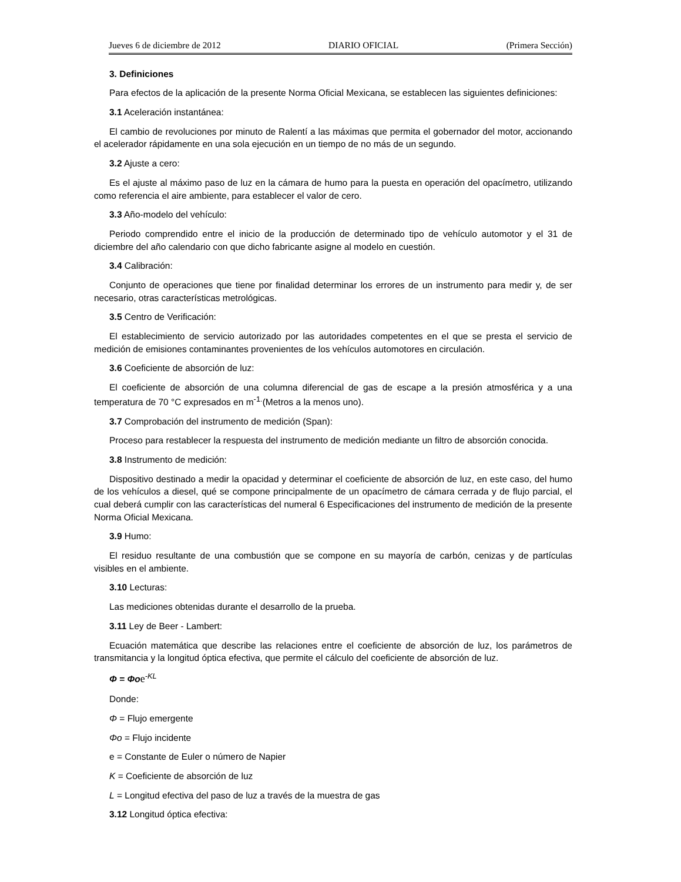Jueves 6 de diciembre de 2012 DIARIO OFICIAL (Primera Sección)
3. Definiciones
Para efectos de la aplicación de la presente Norma Oficial Mexicana, se establecen las siguientes definiciones:
3.1 Aceleración instantánea:
El cambio de revoluciones por minuto de Ralentí a las máximas que permita el gobernador del motor, accionando el acelerador rápidamente en una sola ejecución en un tiempo de no más de un segundo.
3.2 Ajuste a cero:
Es el ajuste al máximo paso de luz en la cámara de humo para la puesta en operación del opacímetro, utilizando como referencia el aire ambiente, para establecer el valor de cero.
3.3 Año-modelo del vehículo:
Periodo comprendido entre el inicio de la producción de determinado tipo de vehículo automotor y el 31 de diciembre del año calendario con que dicho fabricante asigne al modelo en cuestión.
3.4 Calibración:
Conjunto de operaciones que tiene por finalidad determinar los errores de un instrumento para medir y, de ser necesario, otras características metrológicas.
3.5 Centro de Verificación:
El establecimiento de servicio autorizado por las autoridades competentes en el que se presta el servicio de medición de emisiones contaminantes provenientes de los vehículos automotores en circulación.
3.6 Coeficiente de absorción de luz:
El coeficiente de absorción de una columna diferencial de gas de escape a la presión atmosférica y a una temperatura de 70 °C expresados en m<sup>-1.</sup>(Metros a la menos uno).
3.7 Comprobación del instrumento de medición (Span):
Proceso para restablecer la respuesta del instrumento de medición mediante un filtro de absorción conocida.
3.8 Instrumento de medición:
Dispositivo destinado a medir la opacidad y determinar el coeficiente de absorción de luz, en este caso, del humo de los vehículos a diesel, qué se compone principalmente de un opacímetro de cámara cerrada y de flujo parcial, el cual deberá cumplir con las características del numeral 6 Especificaciones del instrumento de medición de la presente Norma Oficial Mexicana.
3.9 Humo:
El residuo resultante de una combustión que se compone en su mayoría de carbón, cenizas y de partículas visibles en el ambiente.
3.10 Lecturas:
Las mediciones obtenidas durante el desarrollo de la prueba.
3.11 Ley de Beer - Lambert:
Ecuación matemática que describe las relaciones entre el coeficiente de absorción de luz, los parámetros de transmitancia y la longitud óptica efectiva, que permite el cálculo del coeficiente de absorción de luz.
Φ = Φo e<sup>-KL</sup>
Donde:
Φ = Flujo emergente
Φo = Flujo incidente
e = Constante de Euler o número de Napier
K = Coeficiente de absorción de luz
L = Longitud efectiva del paso de luz a través de la muestra de gas
3.12 Longitud óptica efectiva: